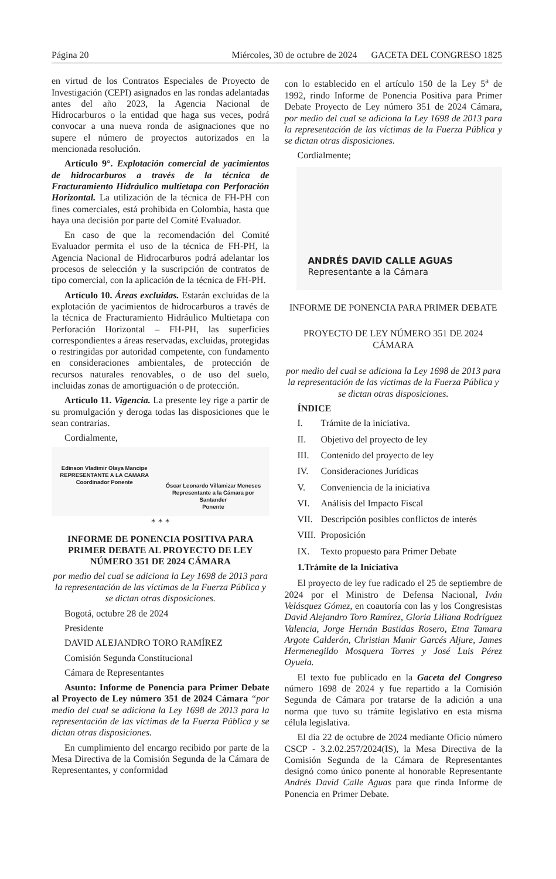Página 20 Miércoles, 30 de octubre de 2024 GACETA DEL CONGRESO 1825
en virtud de los Contratos Especiales de Proyecto de Investigación (CEPI) asignados en las rondas adelantadas antes del año 2023, la Agencia Nacional de Hidrocarburos o la entidad que haga sus veces, podrá convocar a una nueva ronda de asignaciones que no supere el número de proyectos autorizados en la mencionada resolución.
Artículo 9°. Explotación comercial de yacimientos de hidrocarburos a través de la técnica de Fracturamiento Hidráulico multietapa con Perforación Horizontal. La utilización de la técnica de FH-PH con fines comerciales, está prohibida en Colombia, hasta que haya una decisión por parte del Comité Evaluador.
En caso de que la recomendación del Comité Evaluador permita el uso de la técnica de FH-PH, la Agencia Nacional de Hidrocarburos podrá adelantar los procesos de selección y la suscripción de contratos de tipo comercial, con la aplicación de la técnica de FH-PH.
Artículo 10. Áreas excluidas. Estarán excluidas de la explotación de yacimientos de hidrocarburos a través de la técnica de Fracturamiento Hidráulico Multietapa con Perforación Horizontal – FH-PH, las superficies correspondientes a áreas reservadas, excluidas, protegidas o restringidas por autoridad competente, con fundamento en consideraciones ambientales, de protección de recursos naturales renovables, o de uso del suelo, incluidas zonas de amortiguación o de protección.
Artículo 11. Vigencia. La presente ley rige a partir de su promulgación y deroga todas las disposiciones que le sean contrarias.
Cordialmente,
Edinson Vladimir Olaya Mancipe
REPRESENTANTE A LA CAMARA
Coordinador Ponente
Óscar Leonardo Villamizar Meneses
Representante a la Cámara por
Santander
Ponente
* * *
INFORME DE PONENCIA POSITIVA PARA PRIMER DEBATE AL PROYECTO DE LEY NÚMERO 351 DE 2024 CÁMARA
por medio del cual se adiciona la Ley 1698 de 2013 para la representación de las víctimas de la Fuerza Pública y se dictan otras disposiciones.
Bogotá, octubre 28 de 2024
Presidente
DAVID ALEJANDRO TORO RAMÍREZ
Comisión Segunda Constitucional
Cámara de Representantes
Asunto: Informe de Ponencia para Primer Debate al Proyecto de Ley número 351 de 2024 Cámara “por medio del cual se adiciona la Ley 1698 de 2013 para la representación de las víctimas de la Fuerza Pública y se dictan otras disposiciones.
En cumplimiento del encargo recibido por parte de la Mesa Directiva de la Comisión Segunda de la Cámara de Representantes, y conformidad
con lo establecido en el artículo 150 de la Ley 5<sup>a</sup> de 1992, rindo Informe de Ponencia Positiva para Primer Debate Proyecto de Ley número 351 de 2024 Cámara, por medio del cual se adiciona la Ley 1698 de 2013 para la representación de las víctimas de la Fuerza Pública y se dictan otras disposiciones.
Cordialmente;
ANDRÉS DAVID CALLE AGUAS
Representante a la Cámara
INFORME DE PONENCIA PARA PRIMER DEBATE
PROYECTO DE LEY NÚMERO 351 DE 2024 CÁMARA
por medio del cual se adiciona la Ley 1698 de 2013 para la representación de las víctimas de la Fuerza Pública y se dictan otras disposiciones.
ÍNDICE
I. Trámite de la iniciativa.
II. Objetivo del proyecto de ley
III. Contenido del proyecto de ley
IV. Consideraciones Jurídicas
V. Conveniencia de la iniciativa
VI. Análisis del Impacto Fiscal
VII. Descripción posibles conflictos de interés
VIII. Proposición
IX. Texto propuesto para Primer Debate
1. Trámite de la Iniciativa
El proyecto de ley fue radicado el 25 de septiembre de 2024 por el Ministro de Defensa Nacional, Iván Velásquez Gómez, en coautoría con las y los Congresistas David Alejandro Toro Ramírez, Gloria Liliana Rodríguez Valencia, Jorge Hernán Bastidas Rosero, Etna Tamara Argote Calderón, Christian Munir Garcés Aljure, James Hermenegildo Mosquera Torres y José Luis Pérez Oyuela.
El texto fue publicado en la Gaceta del Congreso número 1698 de 2024 y fue repartido a la Comisión Segunda de Cámara por tratarse de la adición a una norma que tuvo su trámite legislativo en esta misma célula legislativa.
El día 22 de octubre de 2024 mediante Oficio número CSCP - 3.2.02.257/2024(IS), la Mesa Directiva de la Comisión Segunda de la Cámara de Representantes designó como único ponente al honorable Representante Andrés David Calle Aguas para que rinda Informe de Ponencia en Primer Debate.